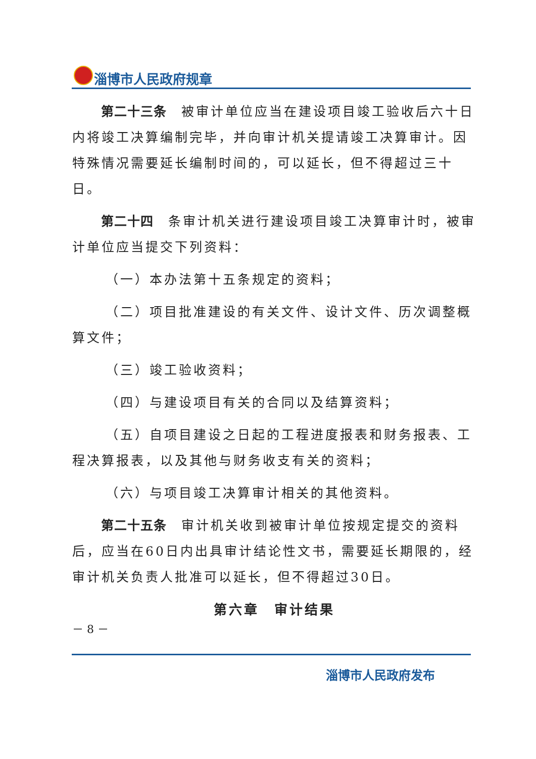淄博市人民政府规章
第二十三条　被审计单位应当在建设项目竣工验收后六十日内将竣工决算编制完毕，并向审计机关提请竣工决算审计。因特殊情况需要延长编制时间的，可以延长，但不得超过三十日。
第二十四　条审计机关进行建设项目竣工决算审计时，被审计单位应当提交下列资料：
（一）本办法第十五条规定的资料；
（二）项目批准建设的有关文件、设计文件、历次调整概算文件；
（三）竣工验收资料；
（四）与建设项目有关的合同以及结算资料；
（五）自项目建设之日起的工程进度报表和财务报表、工程决算报表，以及其他与财务收支有关的资料；
（六）与项目竣工决算审计相关的其他资料。
第二十五条　审计机关收到被审计单位按规定提交的资料后，应当在60日内出具审计结论性文书，需要延长期限的，经审计机关负责人批准可以延长，但不得超过30日。
第六章　审计结果
－ 8 －
淄博市人民政府发布